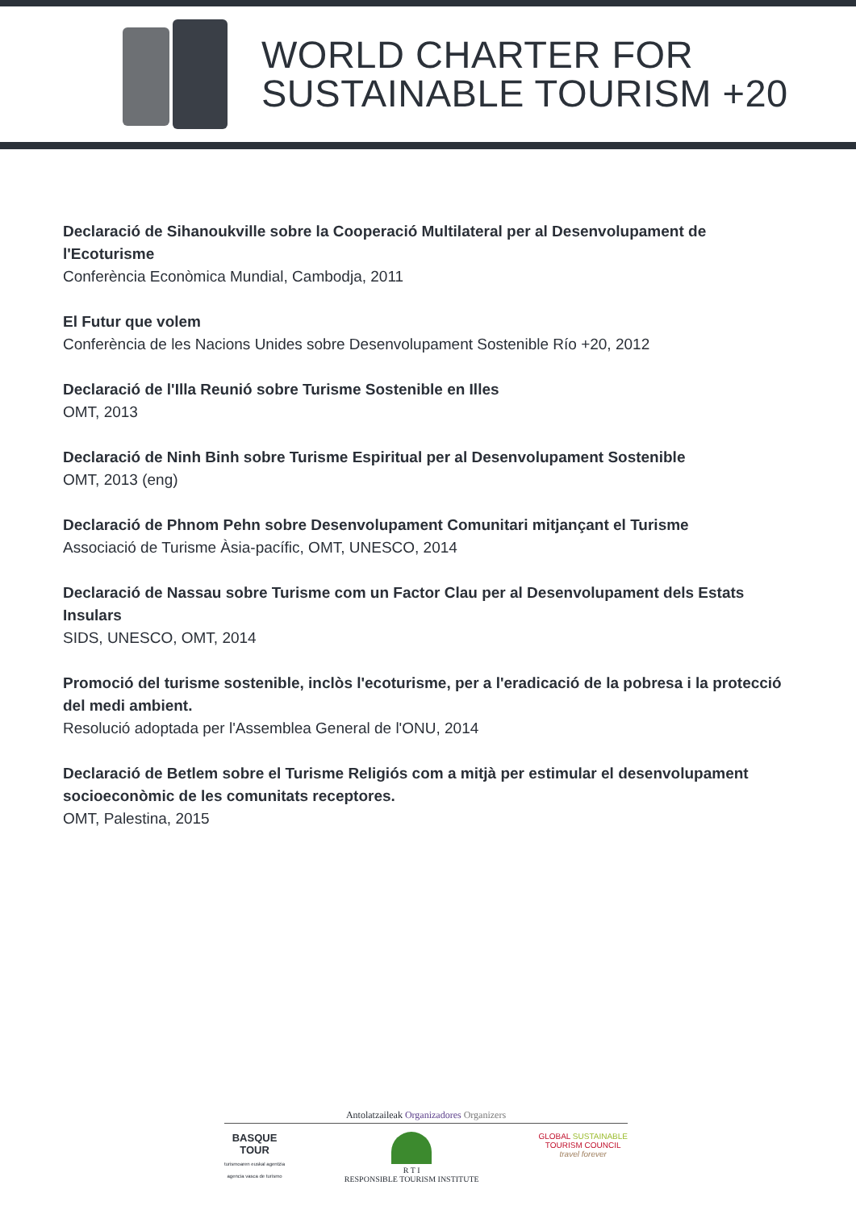WORLD CHARTER FOR
SUSTAINABLE TOURISM +20
Declaració de Sihanoukville sobre la Cooperació Multilateral per al Desenvolupament de l'Ecoturisme
Conferència Econòmica Mundial, Cambodja, 2011
El Futur que volem
Conferència de les Nacions Unides sobre Desenvolupament Sostenible Río +20, 2012
Declaració de l'Illa Reunió sobre Turisme Sostenible en Illes
OMT, 2013
Declaració de Ninh Binh sobre Turisme Espiritual per al Desenvolupament Sostenible
OMT, 2013 (eng)
Declaració de Phnom Pehn sobre Desenvolupament Comunitari mitjançant el Turisme
Associació de Turisme Àsia-pacífic, OMT, UNESCO, 2014
Declaració de Nassau sobre Turisme com un Factor Clau per al Desenvolupament dels Estats Insulars
SIDS, UNESCO, OMT, 2014
Promoció del turisme sostenible, inclòs l'ecoturisme, per a l'eradicació de la pobresa i la protecció del medi ambient.
Resolució adoptada per l'Assemblea General de l'ONU, 2014
Declaració de Betlem sobre el Turisme Religiós com a mitjà per estimular el desenvolupament socioeconòmic de les comunitats receptores.
OMT, Palestina, 2015
Antolatzaileak Organizadores Organizers
BASQUE
TOUR
turismoaren euskal agentzia
agencia vasca de turismo
R T I
RESPONSIBLE TOURISM INSTITUTE
GLOBAL SUSTAINABLE
TOURISM COUNCIL
travel forever